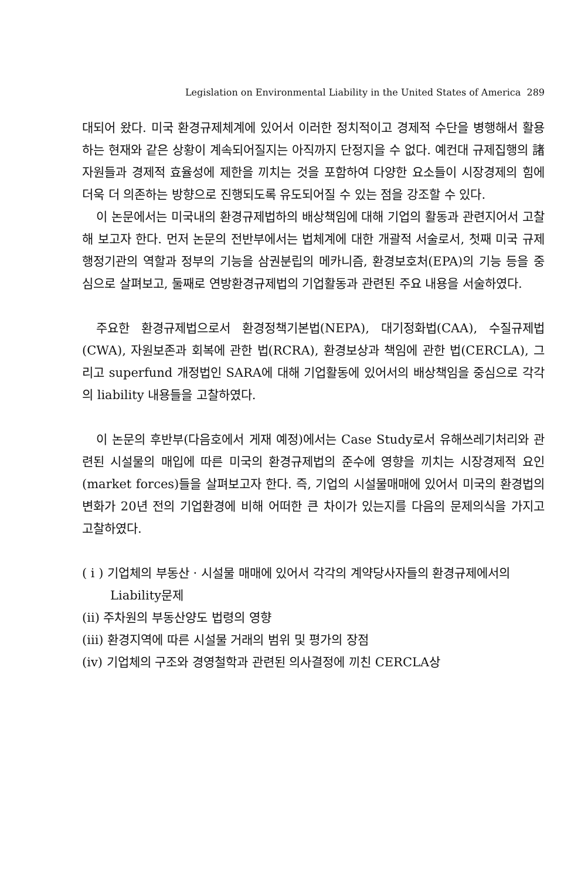Legislation on Environmental Liability in the United States of America 289
대되어 왔다. 미국 환경규제체계에 있어서 이러한 정치적이고 경제적 수단을 병행해서 활용하는 현재와 같은 상황이 계속되어질지는 아직까지 단정지을 수 없다. 예컨대 규제집행의 諸자원들과 경제적 효율성에 제한을 끼치는 것을 포함하여 다양한 요소들이 시장경제의 힘에 더욱 더 의존하는 방향으로 진행되도록 유도되어질 수 있는 점을 강조할 수 있다.
이 논문에서는 미국내의 환경규제법하의 배상책임에 대해 기업의 활동과 관련지어서 고찰해 보고자 한다. 먼저 논문의 전반부에서는 법체계에 대한 개괄적 서술로서, 첫째 미국 규제행정기관의 역할과 정부의 기능을 삼권분립의 메카니즘, 환경보호처(EPA)의 기능 등을 중심으로 살펴보고, 둘째로 연방환경규제법의 기업활동과 관련된 주요 내용을 서술하였다.
주요한 환경규제법으로서 환경정책기본법(NEPA), 대기정화법(CAA), 수질규제법(CWA), 자원보존과 회복에 관한 법(RCRA), 환경보상과 책임에 관한 법(CERCLA), 그리고 superfund 개정법인 SARA에 대해 기업활동에 있어서의 배상책임을 중심으로 각각의 liability 내용들을 고찰하였다.
이 논문의 후반부(다음호에서 게재 예정)에서는 Case Study로서 유해쓰레기처리와 관련된 시설물의 매입에 따른 미국의 환경규제법의 준수에 영향을 끼치는 시장경제적 요인(market forces)들을 살펴보고자 한다. 즉, 기업의 시설물매매에 있어서 미국의 환경법의 변화가 20년 전의 기업환경에 비해 어떠한 큰 차이가 있는지를 다음의 문제의식을 가지고 고찰하였다.
( i ) 기업체의 부동산 · 시설물 매매에 있어서 각각의 계약당사자들의 환경규제에서의 Liability문제
(ii) 주차원의 부동산양도 법령의 영향
(iii) 환경지역에 따른 시설물 거래의 범위 및 평가의 장점
(iv) 기업체의 구조와 경영철학과 관련된 의사결정에 끼친 CERCLA상